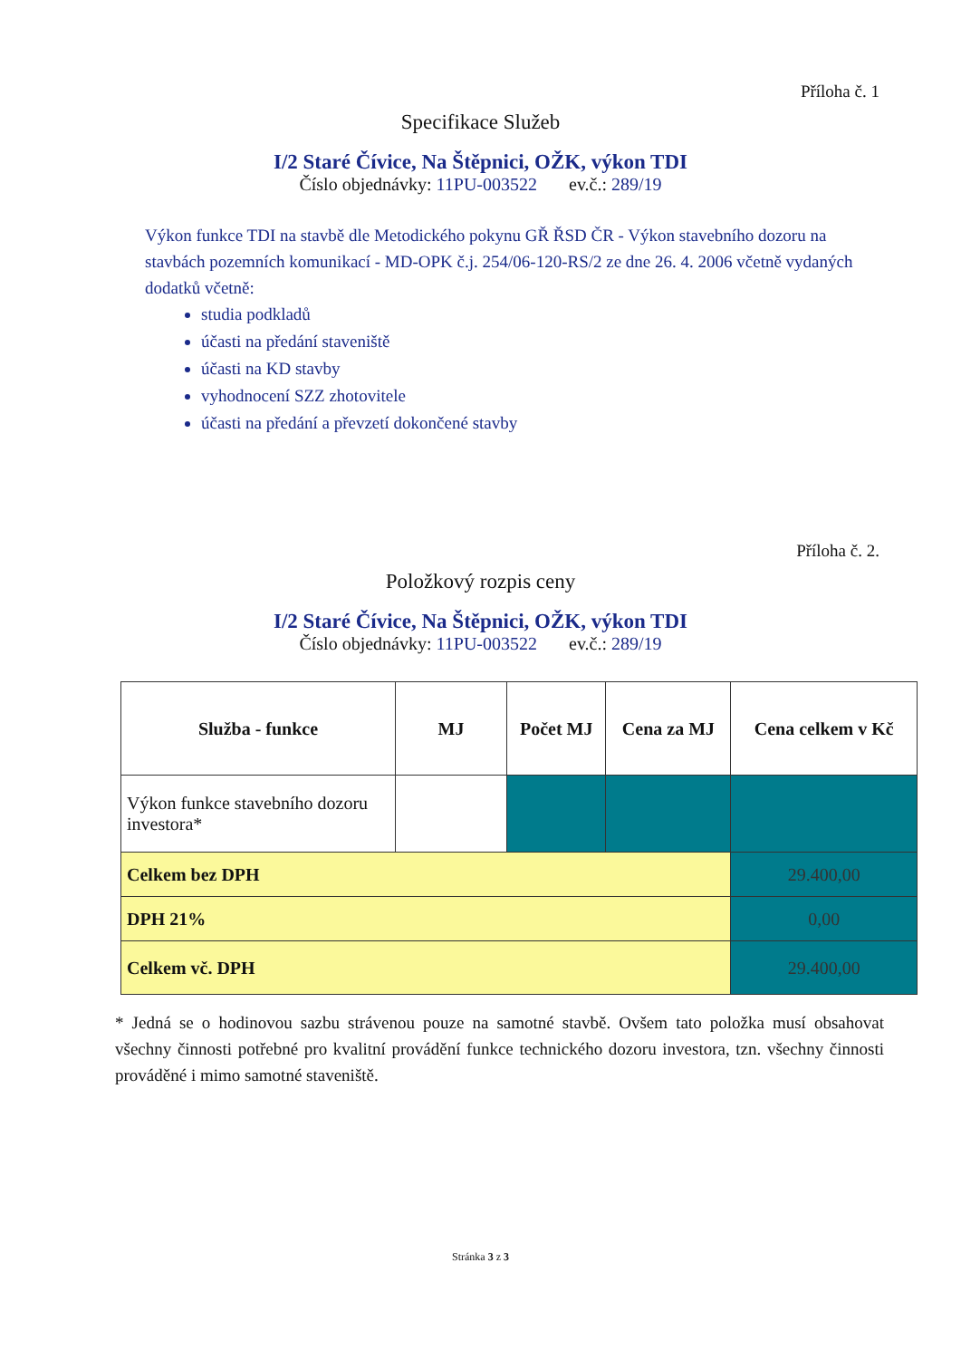Příloha č. 1
Specifikace Služeb
I/2 Staré Čívice, Na Štěpnici, OŽK, výkon TDI
Číslo objednávky: 11PU-003522 ev.č.: 289/19
Výkon funkce TDI na stavbě dle Metodického pokynu GŘ ŘSD ČR - Výkon stavebního dozoru na stavbách pozemních komunikací - MD-OPK č.j. 254/06-120-RS/2 ze dne 26. 4. 2006 včetně vydaných dodatků včetně:
studia podkladů
účasti na předání staveniště
účasti na KD stavby
vyhodnocení SZZ zhotovitele
účasti na předání a převzetí dokončené stavby
Příloha č. 2.
Položkový rozpis ceny
I/2 Staré Čívice, Na Štěpnici, OŽK, výkon TDI
Číslo objednávky: 11PU-003522 ev.č.: 289/19
| Služba - funkce | MJ | Počet MJ | Cena za MJ | Cena celkem v Kč |
| --- | --- | --- | --- | --- |
| Výkon funkce stavebního dozoru investora* | | | | |
| Celkem bez DPH | | | | 29.400,00 |
| DPH 21% | | | | 0,00 |
| Celkem vč. DPH | | | | 29.400,00 |
* Jedná se o hodinovou sazbu strávenou pouze na samotné stavbě. Ovšem tato položka musí obsahovat všechny činnosti potřebné pro kvalitní provádění funkce technického dozoru investora, tzn. všechny činnosti prováděné i mimo samotné staveniště.
Stránka 3 z 3